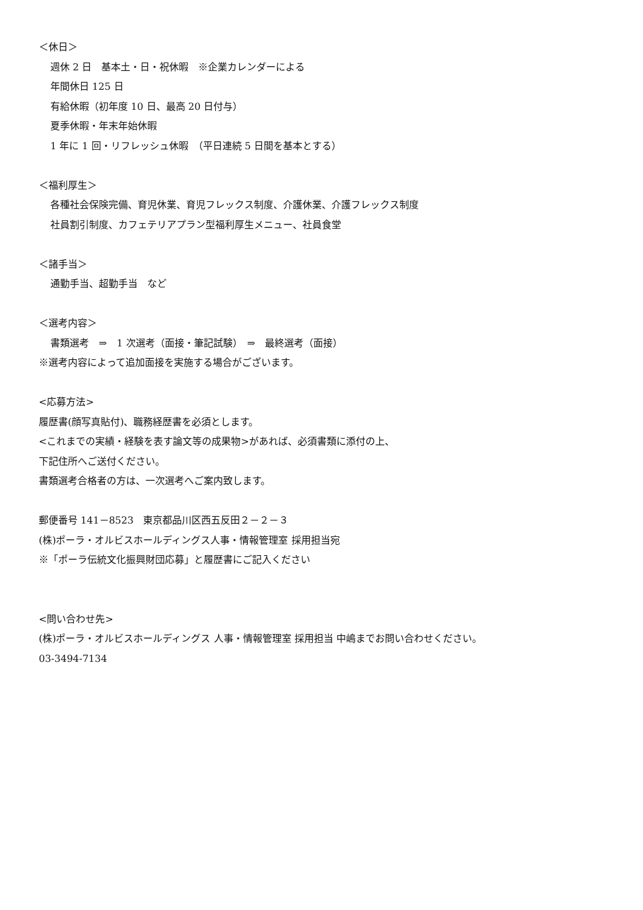＜休日＞
週休 2 日　基本土・日・祝休暇　※企業カレンダーによる
年間休日 125 日
有給休暇（初年度 10 日、最高 20 日付与）
夏季休暇・年末年始休暇
1 年に 1 回・リフレッシュ休暇　（平日連続 5 日間を基本とする）
＜福利厚生＞
各種社会保険完備、育児休業、育児フレックス制度、介護休業、介護フレックス制度
社員割引制度、カフェテリアプラン型福利厚生メニュー、社員食堂
＜諸手当＞
通勤手当、超勤手当　など
＜選考内容＞
書類選考　⇒　1 次選考（面接・筆記試験）　⇒　最終選考（面接）
※選考内容によって追加面接を実施する場合がございます。
<応募方法>
履歴書(顔写真貼付)、職務経歴書を必須とします。
<これまでの実績・経験を表す論文等の成果物>があれば、必須書類に添付の上、
下記住所へご送付ください。
書類選考合格者の方は、一次選考へご案内致します。
郵便番号 141－8523　東京都品川区西五反田２－２－３
(株)ポーラ・オルビスホールディングス人事・情報管理室 採用担当宛
※「ポーラ伝統文化振興財団応募」と履歴書にご記入ください
<問い合わせ先>
(株)ポーラ・オルビスホールディングス 人事・情報管理室 採用担当 中嶋までお問い合わせください。
03-3494-7134